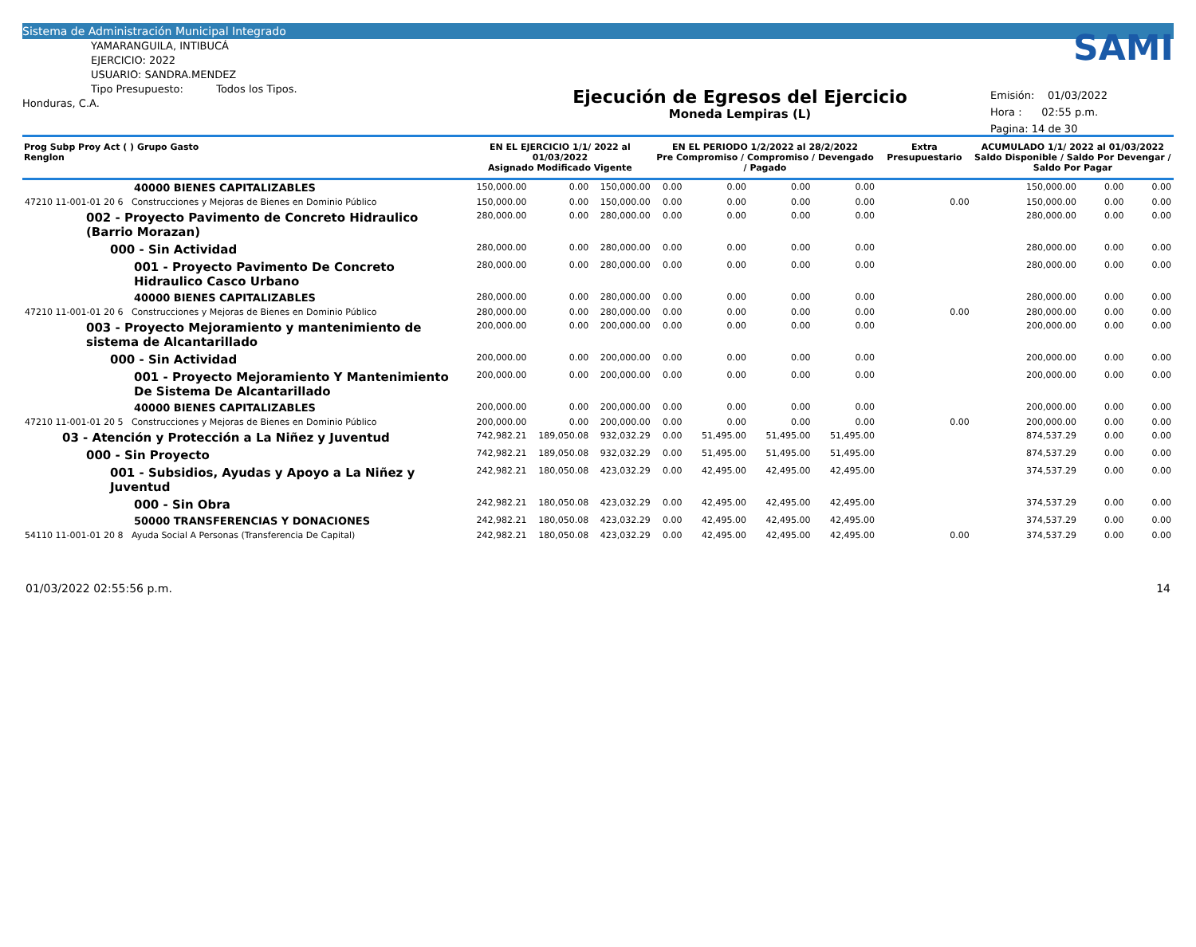Sistema de Administración Municipal Integrado
YAMARANGUILA, INTIBUCÁ
EJERCICIO: 2022
USUARIO: SANDRA.MENDEZ
Tipo Presupuesto: Todos los Tipos.
Honduras, C.A.
Ejecución de Egresos del Ejercicio
Moneda Lempiras (L)
SAMI
Emisión: 01/03/2022
Hora : 02:55 p.m.
Pagina: 14 de 30
| Prog Subp Proy Act ( ) Grupo Gasto Renglon | EN EL EJERCICIO 1/1/ 2022 al 01/03/2022 Asignado Modificado Vigente | | | EN EL PERIODO 1/2/2022 al 28/2/2022 Pre Compromiso / Compromiso / Devengado / Pagado | | | | Extra Presupuestario | ACUMULADO 1/1/ 2022 al 01/03/2022 Saldo Disponible / Saldo Por Devengar / Saldo Por Pagar | | |
| --- | --- | --- | --- | --- | --- | --- | --- | --- | --- | --- | --- |
| 40000 BIENES CAPITALIZABLES | 150,000.00 | 0.00 | 150,000.00 | 0.00 | 0.00 | 0.00 | 0.00 | | 150,000.00 | 0.00 | 0.00 |
| 47210 11-001-01 20 6 Construcciones y Mejoras de Bienes en Dominio Público | 150,000.00 | 0.00 | 150,000.00 | 0.00 | 0.00 | 0.00 | 0.00 | 0.00 | 150,000.00 | 0.00 | 0.00 |
| 002 - Proyecto Pavimento de Concreto Hidraulico (Barrio Morazan) | 280,000.00 | 0.00 | 280,000.00 | 0.00 | 0.00 | 0.00 | 0.00 | | 280,000.00 | 0.00 | 0.00 |
| 000 - Sin Actividad | 280,000.00 | 0.00 | 280,000.00 | 0.00 | 0.00 | 0.00 | 0.00 | | 280,000.00 | 0.00 | 0.00 |
| 001 - Proyecto Pavimento De Concreto Hidraulico Casco Urbano | 280,000.00 | 0.00 | 280,000.00 | 0.00 | 0.00 | 0.00 | 0.00 | | 280,000.00 | 0.00 | 0.00 |
| 40000 BIENES CAPITALIZABLES | 280,000.00 | 0.00 | 280,000.00 | 0.00 | 0.00 | 0.00 | 0.00 | | 280,000.00 | 0.00 | 0.00 |
| 47210 11-001-01 20 6 Construcciones y Mejoras de Bienes en Dominio Público | 280,000.00 | 0.00 | 280,000.00 | 0.00 | 0.00 | 0.00 | 0.00 | 0.00 | 280,000.00 | 0.00 | 0.00 |
| 003 - Proyecto Mejoramiento y mantenimiento de sistema de Alcantarillado | 200,000.00 | 0.00 | 200,000.00 | 0.00 | 0.00 | 0.00 | 0.00 | | 200,000.00 | 0.00 | 0.00 |
| 000 - Sin Actividad | 200,000.00 | 0.00 | 200,000.00 | 0.00 | 0.00 | 0.00 | 0.00 | | 200,000.00 | 0.00 | 0.00 |
| 001 - Proyecto Mejoramiento Y Mantenimiento De Sistema De Alcantarillado | 200,000.00 | 0.00 | 200,000.00 | 0.00 | 0.00 | 0.00 | 0.00 | | 200,000.00 | 0.00 | 0.00 |
| 40000 BIENES CAPITALIZABLES | 200,000.00 | 0.00 | 200,000.00 | 0.00 | 0.00 | 0.00 | 0.00 | | 200,000.00 | 0.00 | 0.00 |
| 47210 11-001-01 20 5 Construcciones y Mejoras de Bienes en Dominio Público | 200,000.00 | 0.00 | 200,000.00 | 0.00 | 0.00 | 0.00 | 0.00 | 0.00 | 200,000.00 | 0.00 | 0.00 |
| 03 - Atención y Protección a La Niñez y Juventud | 742,982.21 | 189,050.08 | 932,032.29 | 0.00 | 51,495.00 | 51,495.00 | 51,495.00 | | 874,537.29 | 0.00 | 0.00 |
| 000 - Sin Proyecto | 742,982.21 | 189,050.08 | 932,032.29 | 0.00 | 51,495.00 | 51,495.00 | 51,495.00 | | 874,537.29 | 0.00 | 0.00 |
| 001 - Subsidios, Ayudas y Apoyo a La Niñez y Juventud | 242,982.21 | 180,050.08 | 423,032.29 | 0.00 | 42,495.00 | 42,495.00 | 42,495.00 | | 374,537.29 | 0.00 | 0.00 |
| 000 - Sin Obra | 242,982.21 | 180,050.08 | 423,032.29 | 0.00 | 42,495.00 | 42,495.00 | 42,495.00 | | 374,537.29 | 0.00 | 0.00 |
| 50000 TRANSFERENCIAS Y DONACIONES | 242,982.21 | 180,050.08 | 423,032.29 | 0.00 | 42,495.00 | 42,495.00 | 42,495.00 | | 374,537.29 | 0.00 | 0.00 |
| 54110 11-001-01 20 8 Ayuda Social A Personas (Transferencia De Capital) | 242,982.21 | 180,050.08 | 423,032.29 | 0.00 | 42,495.00 | 42,495.00 | 42,495.00 | 0.00 | 374,537.29 | 0.00 | 0.00 |
01/03/2022 02:55:56 p.m. 14